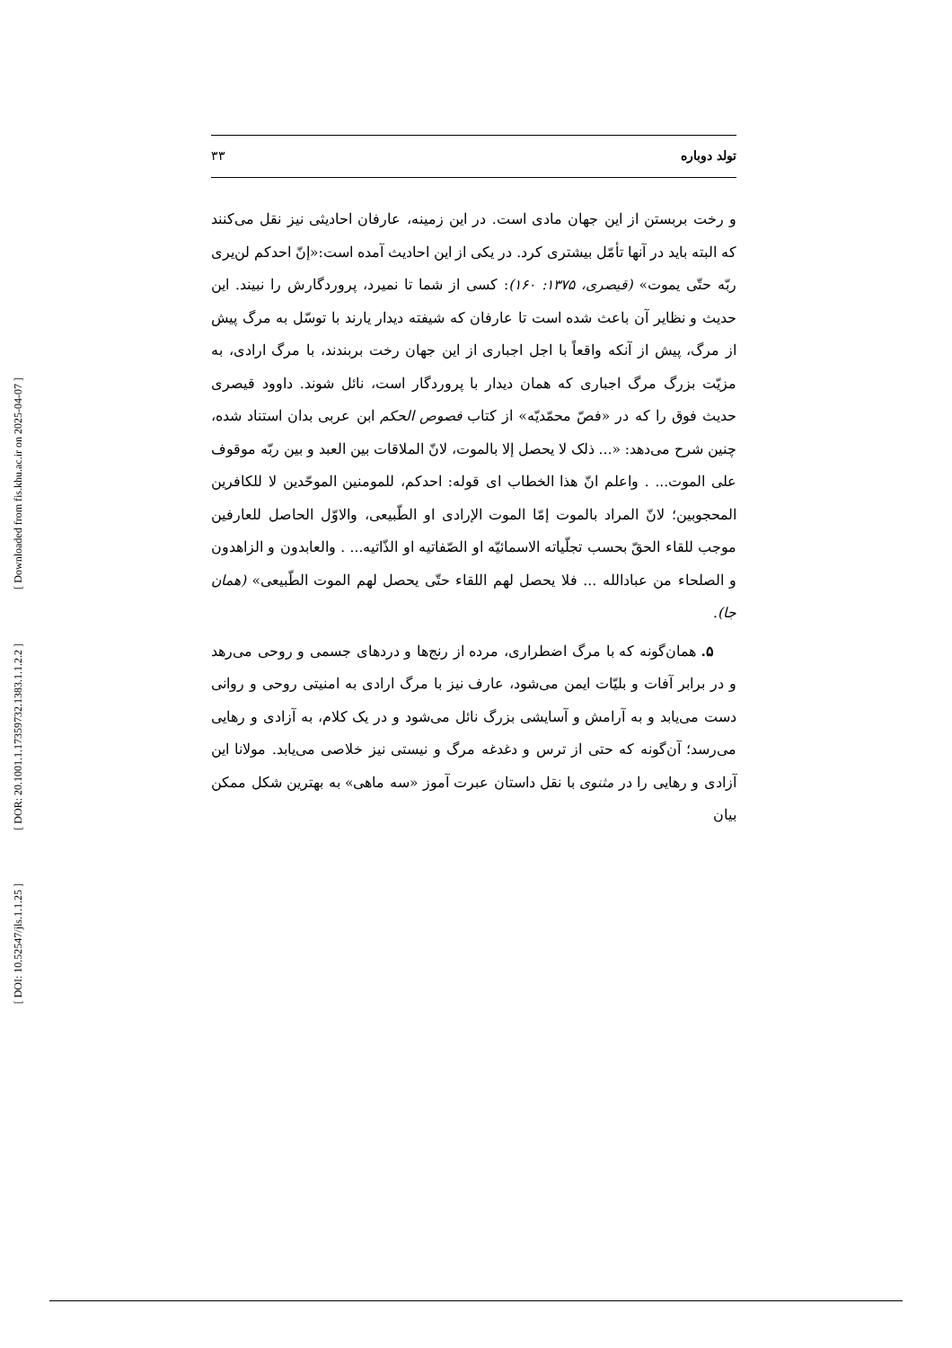[ Downloaded from fis.khu.ac.ir on 2025-04-07 ]
[ DOR: 20.1001.1.17359732.1383.1.1.2.2 ]
[ DOI: 10.52547/jls.1.1.25 ]
تولد دوباره ۳۳
و رخت بربستن از این جهان مادی است. در این زمینه، عارفان احادیثی نیز نقل می‌کنند که البته باید در آنها تأمّل بیشتری کرد. در یکی از این احادیث آمده است:«إنّ احدکم لن‌یری ربّه حتّی یموت» (قیصری، ۱۳۷۵: ۱۶۰): کسی از شما تا نمیرد، پروردگارش را نبیند. این حدیث و نظایر آن باعث شده است تا عارفان که شیفته دیدار یارند با توسّل به مرگ پیش از مرگ، پیش از آنکه واقعاً با اجل اجباری از این جهان رخت بربندند، با مرگ ارادی، به مزیّت بزرگ مرگ اجباری که همان دیدار با پروردگار است، نائل شوند. داوود قیصری حدیث فوق را که در «فصّ محمّدیّه» از کتاب فصوص الحکم ابن عربی بدان استناد شده، چنین شرح می‌دهد: «... ذلک لا یحصل إلا بالموت، لانّ الملاقات بین العبد و بین ربّه موقوف علی الموت... . واعلم انّ هذا الخطاب ای قوله: احدکم، للمومنین الموحّدین لا للکافرین المحجوبین؛ لانّ المراد بالموت إمّا الموت الإرادی او الطّبیعی، والاوّل الحاصل للعارفین موجب للقاء الحقّ بحسب تجلّیاته الاسمائیّه او الصّفاتیه او الذّاتیه... . والعابدون و الزاهدون و الصلحاء من عبادالله ... فلا یحصل لهم اللقاء حتّی یحصل لهم الموت الطّبیعی» (همان جا).
۵. همان‌گونه که با مرگ اضطراری، مرده از رنج‌ها و دردهای جسمی و روحی می‌رهد و در برابر آفات و بلیّات ایمن می‌شود، عارف نیز با مرگ ارادی به امنیتی روحی و روانی دست می‌یابد و به آرامش و آسایشی بزرگ نائل می‌شود و در یک کلام، به آزادی و رهایی می‌رسد؛ آن‌گونه که حتی از ترس و دغدغه مرگ و نیستی نیز خلاصی می‌یابد. مولانا این آزادی و رهایی را در مثنوی با نقل داستان عبرت آموز «سه ماهی» به بهترین شکل ممکن بیان